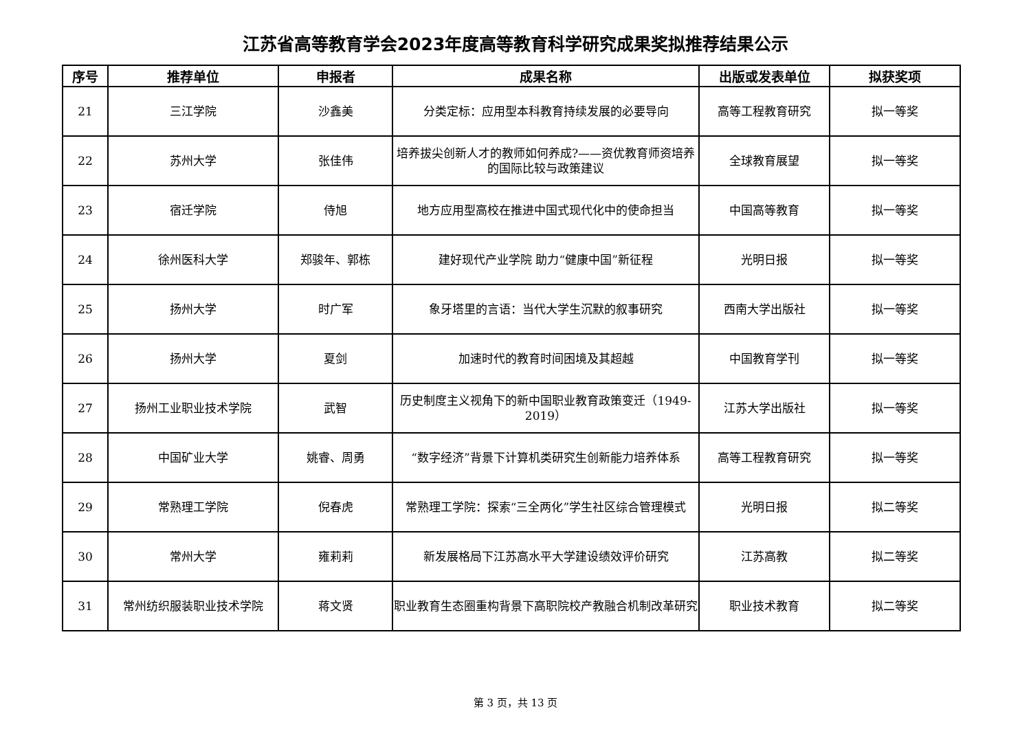江苏省高等教育学会2023年度高等教育科学研究成果奖拟推荐结果公示
| 序号 | 推荐单位 | 申报者 | 成果名称 | 出版或发表单位 | 拟获奖项 |
| --- | --- | --- | --- | --- | --- |
| 21 | 三江学院 | 沙鑫美 | 分类定标：应用型本科教育持续发展的必要导向 | 高等工程教育研究 | 拟一等奖 |
| 22 | 苏州大学 | 张佳伟 | 培养拔尖创新人才的教师如何养成?——资优教育师资培养的国际比较与政策建议 | 全球教育展望 | 拟一等奖 |
| 23 | 宿迁学院 | 侍旭 | 地方应用型高校在推进中国式现代化中的使命担当 | 中国高等教育 | 拟一等奖 |
| 24 | 徐州医科大学 | 郑骏年、郭栋 | 建好现代产业学院 助力“健康中国”新征程 | 光明日报 | 拟一等奖 |
| 25 | 扬州大学 | 时广军 | 象牙塔里的言语：当代大学生沉默的叙事研究 | 西南大学出版社 | 拟一等奖 |
| 26 | 扬州大学 | 夏剑 | 加速时代的教育时间困境及其超越 | 中国教育学刊 | 拟一等奖 |
| 27 | 扬州工业职业技术学院 | 武智 | 历史制度主义视角下的新中国职业教育政策变迁（1949-2019） | 江苏大学出版社 | 拟一等奖 |
| 28 | 中国矿业大学 | 姚睿、周勇 | “数字经济”背景下计算机类研究生创新能力培养体系 | 高等工程教育研究 | 拟一等奖 |
| 29 | 常熟理工学院 | 倪春虎 | 常熟理工学院：探索“三全两化”学生社区综合管理模式 | 光明日报 | 拟二等奖 |
| 30 | 常州大学 | 雍莉莉 | 新发展格局下江苏高水平大学建设绩效评价研究 | 江苏高教 | 拟二等奖 |
| 31 | 常州纺织服装职业技术学院 | 蒋文贤 | 职业教育生态圈重构背景下高职院校产教融合机制改革研究 | 职业技术教育 | 拟二等奖 |
第 3 页，共 13 页